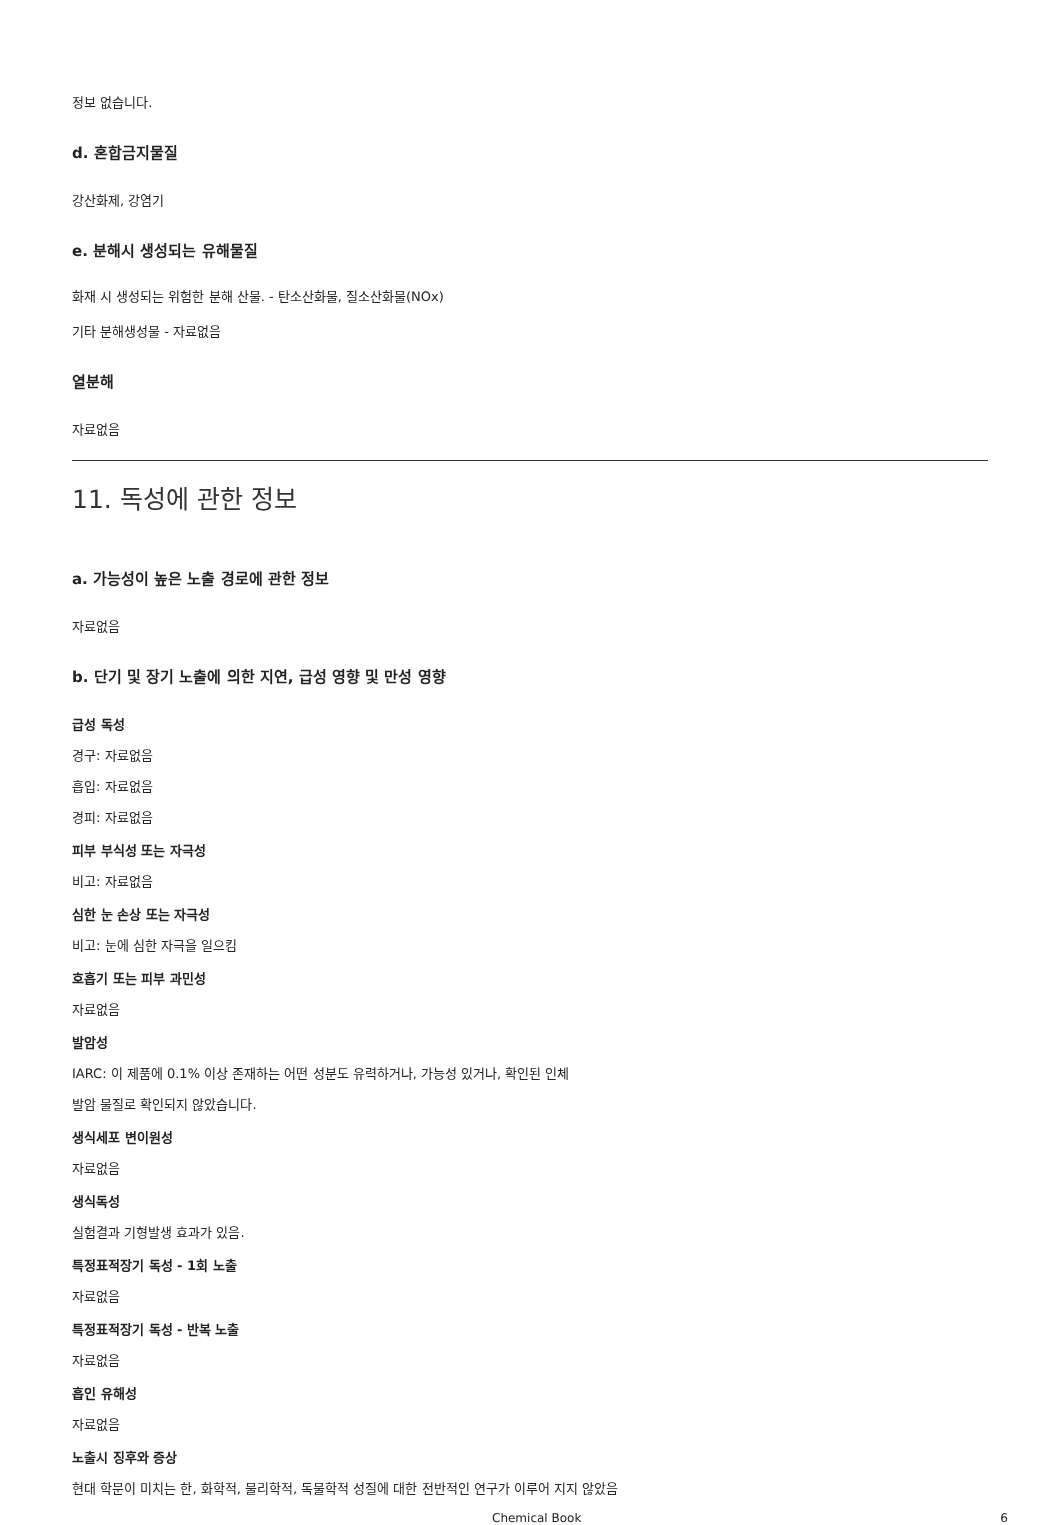정보 없습니다.
d. 혼합금지물질
강산화제, 강염기
e. 분해시 생성되는 유해물질
화재 시 생성되는 위험한 분해 산물. - 탄소산화물, 질소산화물(NOx)
기타 분해생성물 - 자료없음
열분해
자료없음
11. 독성에 관한 정보
a. 가능성이 높은 노출 경로에 관한 정보
자료없음
b. 단기 및 장기 노출에 의한 지연, 급성 영향 및 만성 영향
급성 독성
경구: 자료없음
흡입: 자료없음
경피: 자료없음
피부 부식성 또는 자극성
비고: 자료없음
심한 눈 손상 또는 자극성
비고: 눈에 심한 자극을 일으킴
호흡기 또는 피부 과민성
자료없음
발암성
IARC: 이 제품에 0.1% 이상 존재하는 어떤 성분도 유력하거나, 가능성 있거나, 확인된 인체
발암 물질로 확인되지 않았습니다.
생식세포 변이원성
자료없음
생식독성
실험결과 기형발생 효과가 있음.
특정표적장기 독성 - 1회 노출
자료없음
특정표적장기 독성 - 반복 노출
자료없음
흡인 유해성
자료없음
노출시 징후와 증상
현대 학문이 미치는 한, 화학적, 물리학적, 독물학적 성질에 대한 전반적인 연구가 이루어 지지 않았음
Chemical Book 6